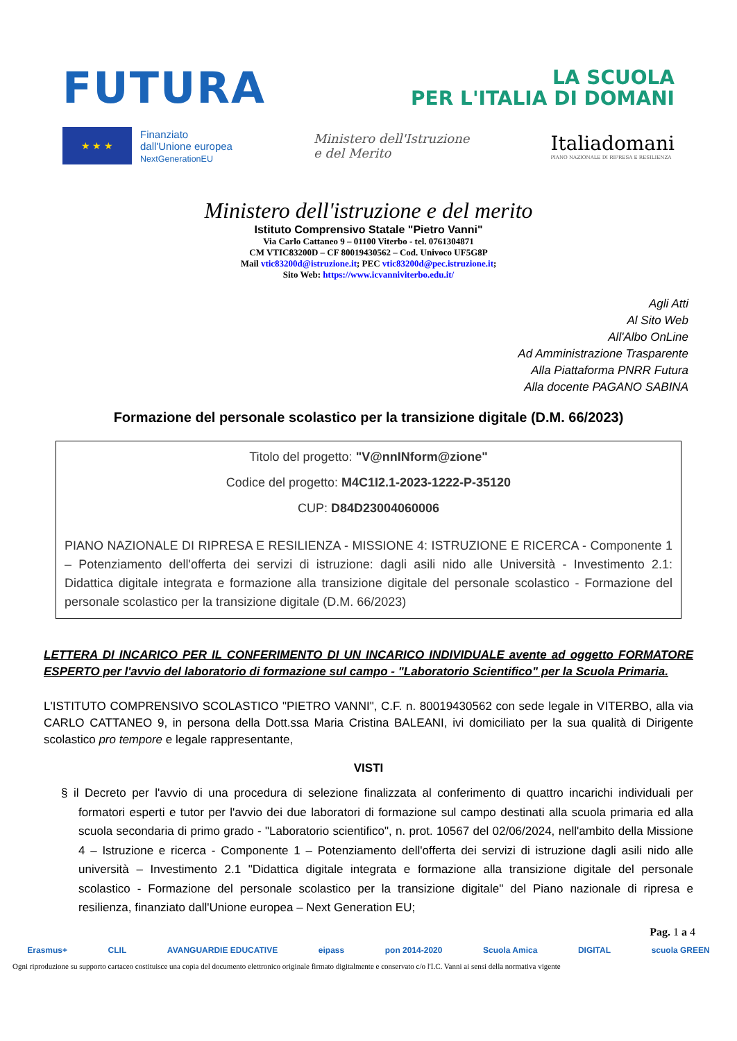FUTURA
LA SCUOLA
PER L'ITALIA DI DOMANI
★ ★ ★
Finanziato
dall'Unione europea
NextGenerationEU
Ministero dell'Istruzione
e del Merito
Italiadomani
PIANO NAZIONALE DI RIPRESA E RESILIENZA
Ministero dell'istruzione e del merito
Istituto Comprensivo Statale "Pietro Vanni"
Via Carlo Cattaneo 9 – 01100 Viterbo - tel. 0761304871
CM VTIC83200D – CF 80019430562 – Cod. Univoco UF5G8P
Mail vtic83200d@istruzione.it; PEC vtic83200d@pec.istruzione.it;
Sito Web: https://www.icvanniviterbo.edu.it/
Agli Atti
Al Sito Web
All'Albo OnLine
Ad Amministrazione Trasparente
Alla Piattaforma PNRR Futura
Alla docente PAGANO SABINA
Formazione del personale scolastico per la transizione digitale (D.M. 66/2023)
Titolo del progetto: "V@nnINform@zione"
Codice del progetto: M4C1I2.1-2023-1222-P-35120
CUP: D84D23004060006
PIANO NAZIONALE DI RIPRESA E RESILIENZA - MISSIONE 4: ISTRUZIONE E RICERCA - Componente 1 – Potenziamento dell'offerta dei servizi di istruzione: dagli asili nido alle Università - Investimento 2.1: Didattica digitale integrata e formazione alla transizione digitale del personale scolastico - Formazione del personale scolastico per la transizione digitale (D.M. 66/2023)
LETTERA DI INCARICO PER IL CONFERIMENTO DI UN INCARICO INDIVIDUALE avente ad oggetto FORMATORE ESPERTO per l'avvio del laboratorio di formazione sul campo - "Laboratorio Scientifico" per la Scuola Primaria.
L'ISTITUTO COMPRENSIVO SCOLASTICO "PIETRO VANNI", C.F. n. 80019430562 con sede legale in VITERBO, alla via CARLO CATTANEO 9, in persona della Dott.ssa Maria Cristina BALEANI, ivi domiciliato per la sua qualità di Dirigente scolastico pro tempore e legale rappresentante,
VISTI
§ il Decreto per l'avvio di una procedura di selezione finalizzata al conferimento di quattro incarichi individuali per formatori esperti e tutor per l'avvio dei due laboratori di formazione sul campo destinati alla scuola primaria ed alla scuola secondaria di primo grado - "Laboratorio scientifico", n. prot. 10567 del 02/06/2024, nell'ambito della Missione 4 – Istruzione e ricerca - Componente 1 – Potenziamento dell'offerta dei servizi di istruzione dagli asili nido alle università – Investimento 2.1 "Didattica digitale integrata e formazione alla transizione digitale del personale scolastico - Formazione del personale scolastico per la transizione digitale" del Piano nazionale di ripresa e resilienza, finanziato dall'Unione europea – Next Generation EU;
Pag. 1 a 4
Erasmus+ CLIL AVANGUARDIE EDUCATIVE eipass pon 2014-2020 Scuola Amica DIGITAL scuola GREEN
Ogni riproduzione su supporto cartaceo costituisce una copia del documento elettronico originale firmato digitalmente e conservato c/o l'I.C. Vanni ai sensi della normativa vigente